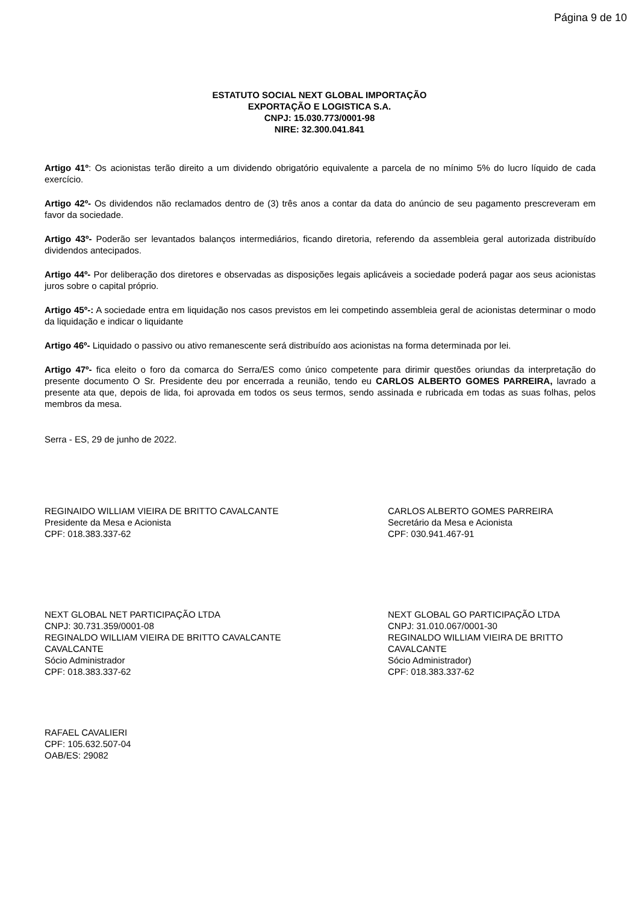Página 9 de 10
ESTATUTO SOCIAL NEXT GLOBAL IMPORTAÇÃO
EXPORTAÇÃO E LOGISTICA S.A.
CNPJ: 15.030.773/0001-98
NIRE: 32.300.041.841
Artigo 41º: Os acionistas terão direito a um dividendo obrigatório equivalente a parcela de no mínimo 5% do lucro líquido de cada exercício.
Artigo 42º- Os dividendos não reclamados dentro de (3) três anos a contar da data do anúncio de seu pagamento prescreveram em favor da sociedade.
Artigo 43º- Poderão ser levantados balanços intermediários, ficando diretoria, referendo da assembleia geral autorizada distribuído dividendos antecipados.
Artigo 44º- Por deliberação dos diretores e observadas as disposições legais aplicáveis a sociedade poderá pagar aos seus acionistas juros sobre o capital próprio.
Artigo 45º-: A sociedade entra em liquidação nos casos previstos em lei competindo assembleia geral de acionistas determinar o modo da liquidação e indicar o liquidante
Artigo 46º- Liquidado o passivo ou ativo remanescente será distribuído aos acionistas na forma determinada por lei.
Artigo 47º- fica eleito o foro da comarca do Serra/ES como único competente para dirimir questões oriundas da interpretação do presente documento O Sr. Presidente deu por encerrada a reunião, tendo eu CARLOS ALBERTO GOMES PARREIRA, lavrado a presente ata que, depois de lida, foi aprovada em todos os seus termos, sendo assinada e rubricada em todas as suas folhas, pelos membros da mesa.
Serra - ES, 29 de junho de 2022.
REGINAIDO WILLIAM VIEIRA DE BRITTO CAVALCANTE
Presidente da Mesa e Acionista
CPF: 018.383.337-62
CARLOS ALBERTO GOMES PARREIRA
Secretário da Mesa e Acionista
CPF: 030.941.467-91
NEXT GLOBAL NET PARTICIPAÇÃO LTDA
CNPJ: 30.731.359/0001-08
REGINALDO WILLIAM VIEIRA DE BRITTO CAVALCANTE
CAVALCANTE
Sócio Administrador
CPF: 018.383.337-62
NEXT GLOBAL GO PARTICIPAÇÃO LTDA
CNPJ: 31.010.067/0001-30
REGINALDO WILLIAM VIEIRA DE BRITTO
CAVALCANTE
Sócio Administrador)
CPF: 018.383.337-62
RAFAEL CAVALIERI
CPF: 105.632.507-04
OAB/ES: 29082